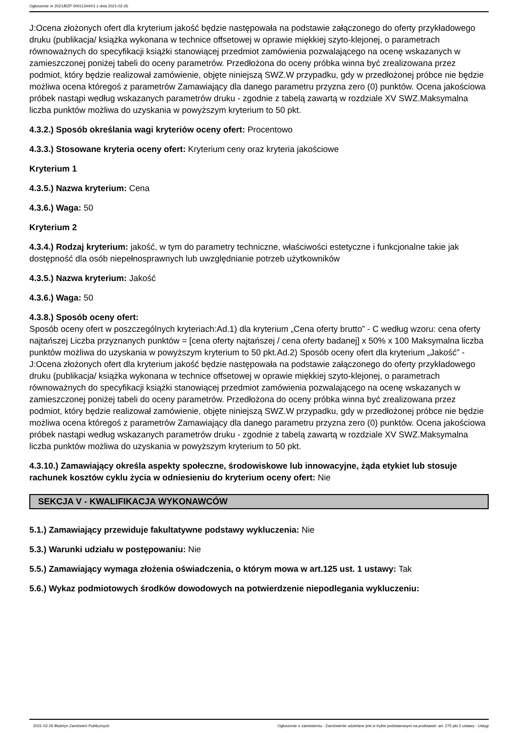Ogłoszenie nr 2021/BZP 00011344/01 z dnia 2021-02-26
J:Ocena złożonych ofert dla kryterium jakość będzie następowała na podstawie załączonego do oferty przykładowego druku (publikacja/ książka wykonana w technice offsetowej w oprawie miękkiej szyto-klejonej, o parametrach równoważnych do specyfikacji książki stanowiącej przedmiot zamówienia pozwalającego na ocenę wskazanych w zamieszczonej poniżej tabeli do oceny parametrów. Przedłożona do oceny próbka winna być zrealizowana przez podmiot, który będzie realizował zamówienie, objęte niniejszą SWZ.W przypadku, gdy w przedłożonej próbce nie będzie możliwa ocena któregoś z parametrów Zamawiający dla danego parametru przyzna zero (0) punktów. Ocena jakościowa próbek nastąpi według wskazanych parametrów druku - zgodnie z tabelą zawartą w rozdziale XV SWZ.Maksymalna liczba punktów możliwa do uzyskania w powyższym kryterium to 50 pkt.
4.3.2.) Sposób określania wagi kryteriów oceny ofert: Procentowo
4.3.3.) Stosowane kryteria oceny ofert: Kryterium ceny oraz kryteria jakościowe
Kryterium 1
4.3.5.) Nazwa kryterium: Cena
4.3.6.) Waga: 50
Kryterium 2
4.3.4.) Rodzaj kryterium: jakość, w tym do parametry techniczne, właściwości estetyczne i funkcjonalne takie jak dostępność dla osób niepełnosprawnych lub uwzględnianie potrzeb użytkowników
4.3.5.) Nazwa kryterium: Jakość
4.3.6.) Waga: 50
4.3.8.) Sposób oceny ofert:
Sposób oceny ofert w poszczególnych kryteriach:Ad.1) dla kryterium „Cena oferty brutto” - C według wzoru: cena oferty najtańszej Liczba przyznanych punktów = [cena oferty najtańszej / cena oferty badanej] x 50% x 100 Maksymalna liczba punktów możliwa do uzyskania w powyższym kryterium to 50 pkt.Ad.2) Sposób oceny ofert dla kryterium „Jakość” - J:Ocena złożonych ofert dla kryterium jakość będzie następowała na podstawie załączonego do oferty przykładowego druku (publikacja/ książka wykonana w technice offsetowej w oprawie miękkiej szyto-klejonej, o parametrach równoważnych do specyfikacji książki stanowiącej przedmiot zamówienia pozwalającego na ocenę wskazanych w zamieszczonej poniżej tabeli do oceny parametrów. Przedłożona do oceny próbka winna być zrealizowana przez podmiot, który będzie realizował zamówienie, objęte niniejszą SWZ.W przypadku, gdy w przedłożonej próbce nie będzie możliwa ocena któregoś z parametrów Zamawiający dla danego parametru przyzna zero (0) punktów. Ocena jakościowa próbek nastąpi według wskazanych parametrów druku - zgodnie z tabelą zawartą w rozdziale XV SWZ.Maksymalna liczba punktów możliwa do uzyskania w powyższym kryterium to 50 pkt.
4.3.10.) Zamawiający określa aspekty społeczne, środowiskowe lub innowacyjne, żąda etykiet lub stosuje rachunek kosztów cyklu życia w odniesieniu do kryterium oceny ofert: Nie
SEKCJA V - KWALIFIKACJA WYKONAWCÓW
5.1.) Zamawiający przewiduje fakultatywne podstawy wykluczenia: Nie
5.3.) Warunki udziału w postępowaniu: Nie
5.5.) Zamawiający wymaga złożenia oświadczenia, o którym mowa w art.125 ust. 1 ustawy: Tak
5.6.) Wykaz podmiotowych środków dowodowych na potwierdzenie niepodlegania wykluczeniu:
2021-02-26 Biuletyn Zamówień Publicznych Ogłoszenie o zamówieniu - Zamówienie udzielane jest w trybie podstawowym na podstawie: art. 275 pkt 2 ustawy - Usługi